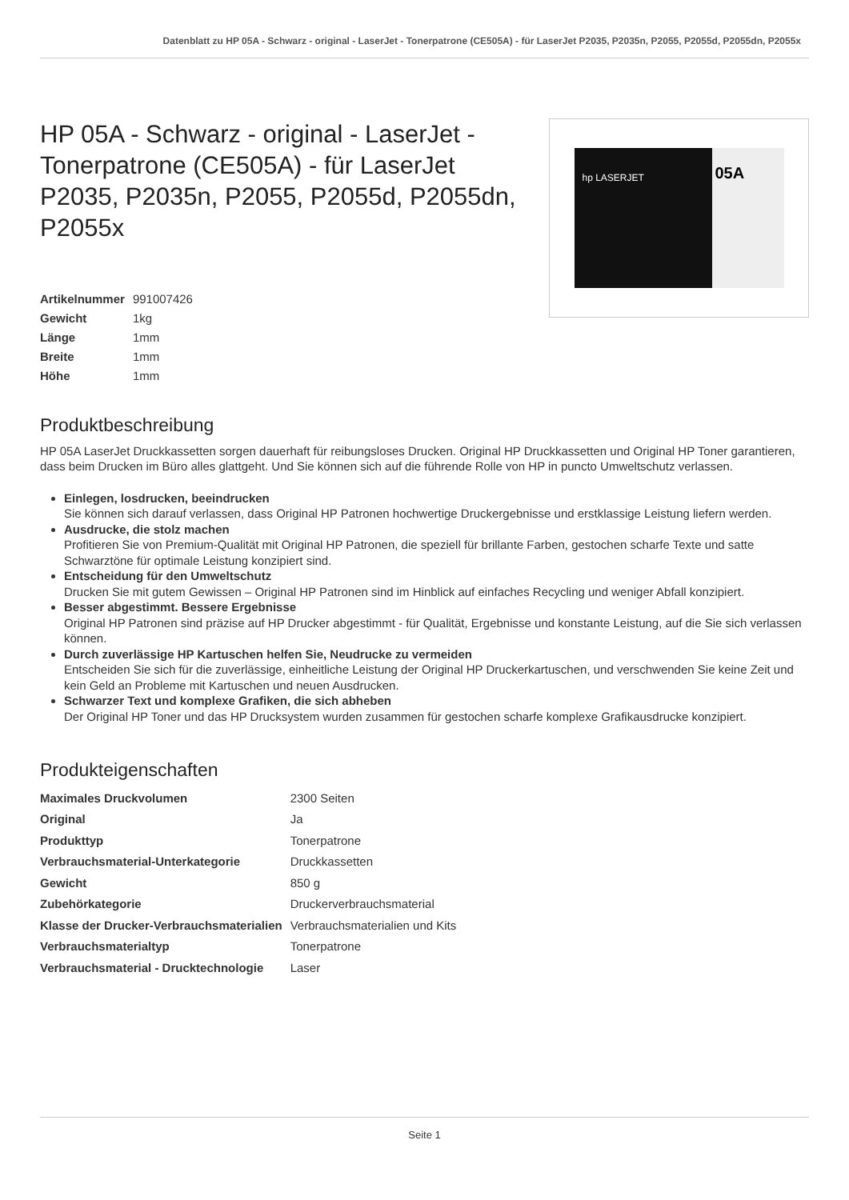Datenblatt zu HP 05A - Schwarz - original - LaserJet - Tonerpatrone (CE505A) - für LaserJet P2035, P2035n, P2055, P2055d, P2055dn, P2055x
HP 05A - Schwarz - original - LaserJet - Tonerpatrone (CE505A) - für LaserJet P2035, P2035n, P2055, P2055d, P2055dn, P2055x
| Artikelnummer | 991007426 |
| Gewicht | 1kg |
| Länge | 1mm |
| Breite | 1mm |
| Höhe | 1mm |
hp LASERJET
05A
Produktbeschreibung
HP 05A LaserJet Druckkassetten sorgen dauerhaft für reibungsloses Drucken. Original HP Druckkassetten und Original HP Toner garantieren, dass beim Drucken im Büro alles glattgeht. Und Sie können sich auf die führende Rolle von HP in puncto Umweltschutz verlassen.
Einlegen, losdrucken, beeindrucken
Sie können sich darauf verlassen, dass Original HP Patronen hochwertige Druckergebnisse und erstklassige Leistung liefern werden.
Ausdrucke, die stolz machen
Profitieren Sie von Premium-Qualität mit Original HP Patronen, die speziell für brillante Farben, gestochen scharfe Texte und satte Schwarztöne für optimale Leistung konzipiert sind.
Entscheidung für den Umweltschutz
Drucken Sie mit gutem Gewissen – Original HP Patronen sind im Hinblick auf einfaches Recycling und weniger Abfall konzipiert.
Besser abgestimmt. Bessere Ergebnisse
Original HP Patronen sind präzise auf HP Drucker abgestimmt - für Qualität, Ergebnisse und konstante Leistung, auf die Sie sich verlassen können.
Durch zuverlässige HP Kartuschen helfen Sie, Neudrucke zu vermeiden
Entscheiden Sie sich für die zuverlässige, einheitliche Leistung der Original HP Druckerkartuschen, und verschwenden Sie keine Zeit und kein Geld an Probleme mit Kartuschen und neuen Ausdrucken.
Schwarzer Text und komplexe Grafiken, die sich abheben
Der Original HP Toner und das HP Drucksystem wurden zusammen für gestochen scharfe komplexe Grafikausdrucke konzipiert.
Produkteigenschaften
| Maximales Druckvolumen | 2300 Seiten |
| Original | Ja |
| Produkttyp | Tonerpatrone |
| Verbrauchsmaterial-Unterkategorie | Druckkassetten |
| Gewicht | 850 g |
| Zubehörkategorie | Druckerverbrauchsmaterial |
| Klasse der Drucker-Verbrauchsmaterialien | Verbrauchsmaterialien und Kits |
| Verbrauchsmaterialtyp | Tonerpatrone |
| Verbrauchsmaterial - Drucktechnologie | Laser |
Seite 1